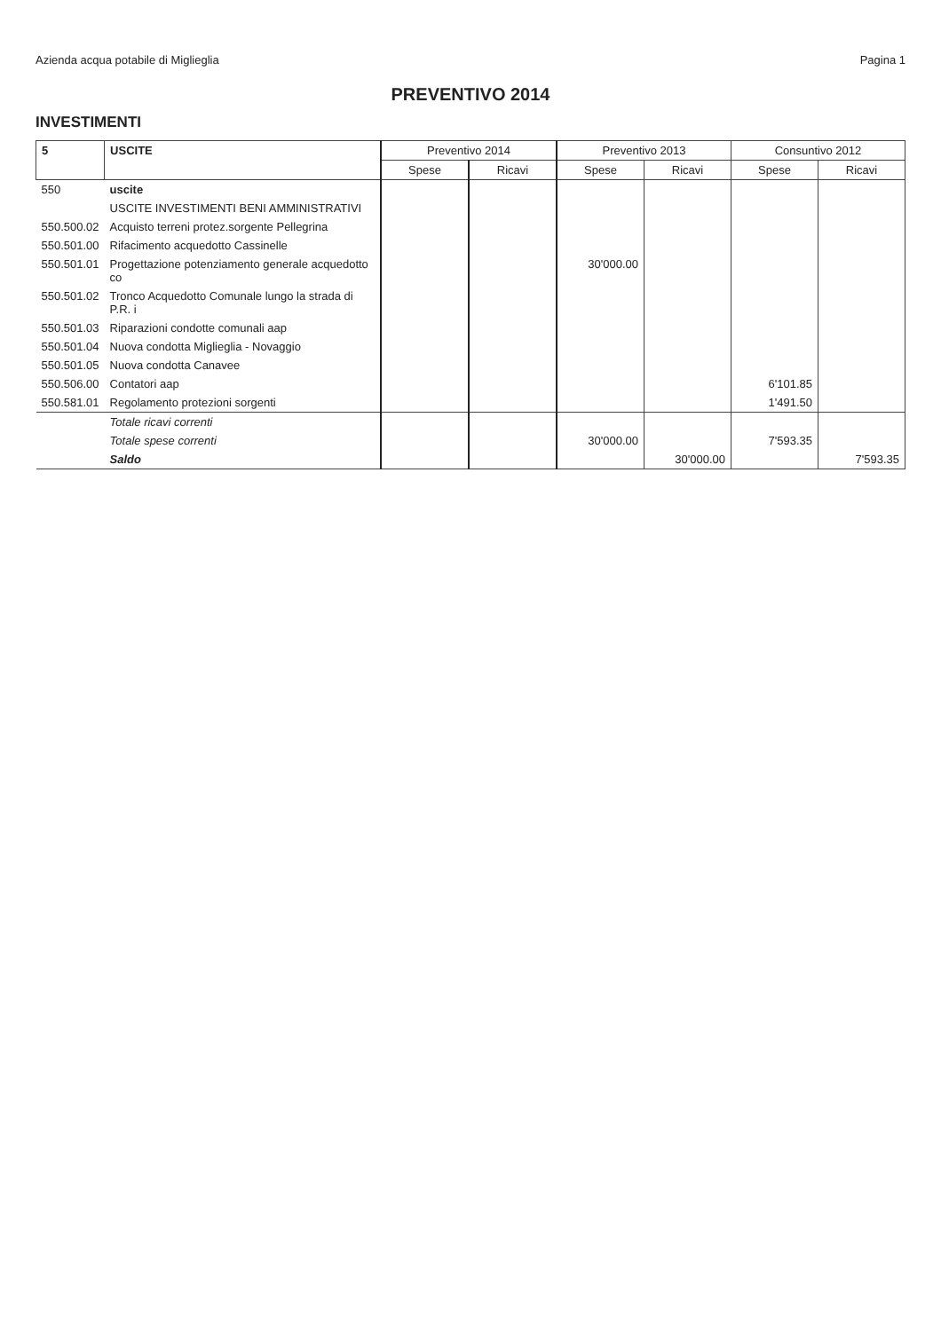Azienda acqua potabile di Miglieglia Pagina 1
PREVENTIVO 2014
INVESTIMENTI
| 5 | USCITE | Preventivo 2014 | | Preventivo 2013 | | Consuntivo 2012 | |
| --- | --- | --- | --- | --- | --- | --- | --- |
| | | Spese | Ricavi | Spese | Ricavi | Spese | Ricavi |
| 550 | uscite | | | | | | |
| | USCITE INVESTIMENTI BENI AMMINISTRATIVI | | | | | | |
| 550.500.02 | Acquisto terreni protez.sorgente Pellegrina | | | | | | |
| 550.501.00 | Rifacimento acquedotto Cassinelle | | | | | | |
| 550.501.01 | Progettazione potenziamento generale acquedotto co | | | 30'000.00 | | | |
| 550.501.02 | Tronco Acquedotto Comunale lungo la strada di P.R. i | | | | | | |
| 550.501.03 | Riparazioni condotte comunali aap | | | | | | |
| 550.501.04 | Nuova condotta Miglieglia - Novaggio | | | | | | |
| 550.501.05 | Nuova condotta Canavee | | | | | | |
| 550.506.00 | Contatori aap | | | | | 6'101.85 | |
| 550.581.01 | Regolamento protezioni sorgenti | | | | | 1'491.50 | |
| | Totale ricavi correnti | | | | | | |
| | Totale spese correnti | | | 30'000.00 | | 7'593.35 | |
| | Saldo | | | | 30'000.00 | | 7'593.35 |